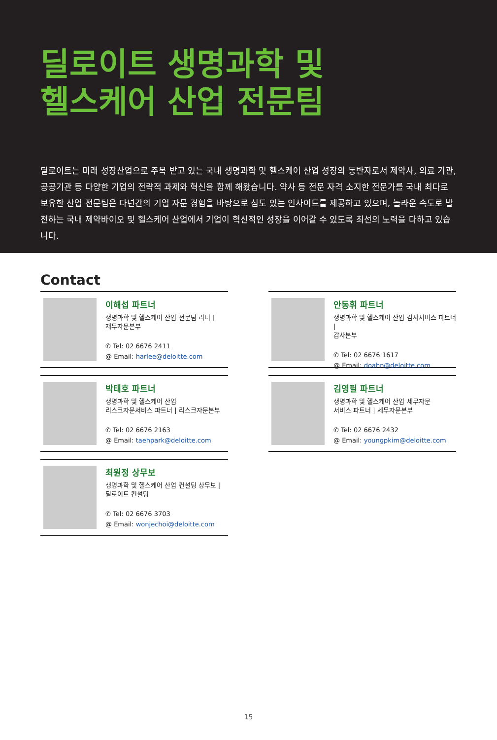딜로이트 생명과학 및
헬스케어 산업 전문팀
딜로이트는 미래 성장산업으로 주목 받고 있는 국내 생명과학 및 헬스케어 산업 성장의 동반자로서 제약사, 의료 기관, 공공기관 등 다양한 기업의 전략적 과제와 혁신을 함께 해왔습니다. 약사 등 전문 자격 소지한 전문가를 국내 최다로 보유한 산업 전문팀은 다년간의 기업 자문 경험을 바탕으로 심도 있는 인사이트를 제공하고 있으며, 놀라운 속도로 발전하는 국내 제약바이오 및 헬스케어 산업에서 기업이 혁신적인 성장을 이어갈 수 있도록 최선의 노력을 다하고 있습니다.
Contact
이해섭 파트너
생명과학 및 헬스케어 산업 전문팀 리더 |
재무자문본부
✆ Tel: 02 6676 2411
@ Email: harlee@deloitte.com
안동휘 파트너
생명과학 및 헬스케어 산업 감사서비스 파트너 |
감사본부
✆ Tel: 02 6676 1617
@ Email: doahn@deloitte.com
박태호 파트너
생명과학 및 헬스케어 산업
리스크자문서비스 파트너 | 리스크자문본부
✆ Tel: 02 6676 2163
@ Email: taehpark@deloitte.com
김영필 파트너
생명과학 및 헬스케어 산업 세무자문
서비스 파트너 | 세무자문본부
✆ Tel: 02 6676 2432
@ Email: youngpkim@deloitte.com
최원정 상무보
생명과학 및 헬스케어 산업 컨설팅 상무보 |
딜로이트 컨설팅
✆ Tel: 02 6676 3703
@ Email: wonjechoi@deloitte.com
15